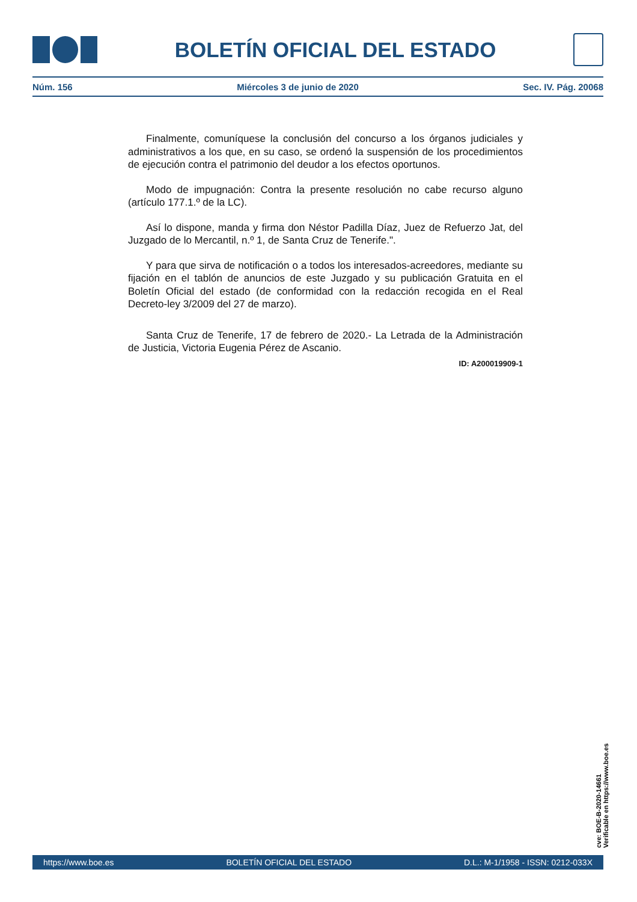BOLETÍN OFICIAL DEL ESTADO
Núm. 156 Miércoles 3 de junio de 2020 Sec. IV. Pág. 20068
Finalmente, comuníquese la conclusión del concurso a los órganos judiciales y administrativos a los que, en su caso, se ordenó la suspensión de los procedimientos de ejecución contra el patrimonio del deudor a los efectos oportunos.
Modo de impugnación: Contra la presente resolución no cabe recurso alguno (artículo 177.1.º de la LC).
Así lo dispone, manda y firma don Néstor Padilla Díaz, Juez de Refuerzo Jat, del Juzgado de lo Mercantil, n.º 1, de Santa Cruz de Tenerife.".
Y para que sirva de notificación o a todos los interesados-acreedores, mediante su fijación en el tablón de anuncios de este Juzgado y su publicación Gratuita en el Boletín Oficial del estado (de conformidad con la redacción recogida en el Real Decreto-ley 3/2009 del 27 de marzo).
Santa Cruz de Tenerife, 17 de febrero de 2020.- La Letrada de la Administración de Justicia, Victoria Eugenia Pérez de Ascanio.
ID: A200019909-1
cve: BOE-B-2020-14661
Verificable en https://www.boe.es
https://www.boe.es BOLETÍN OFICIAL DEL ESTADO D.L.: M-1/1958 - ISSN: 0212-033X